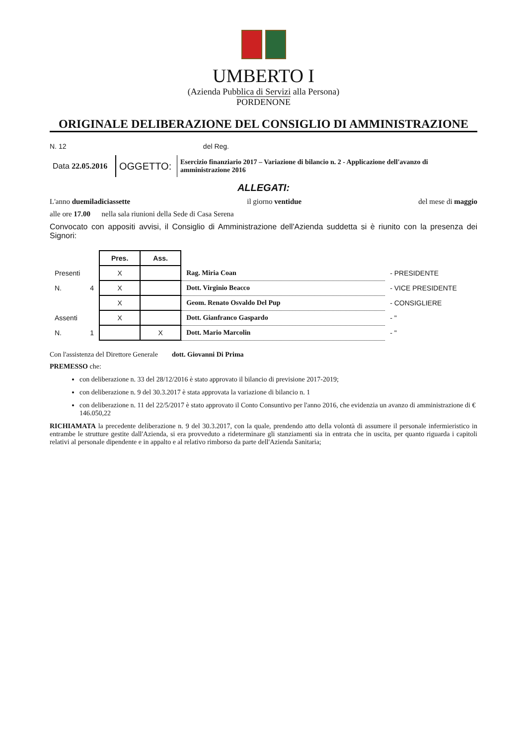UMBERTO I
(Azienda Pubblica di Servizi alla Persona)
PORDENONE
ORIGINALE DELIBERAZIONE DEL CONSIGLIO DI AMMINISTRAZIONE
N. 12 del Reg.
| Data 22.05.2016 | OGGETTO: | Esercizio finanziario 2017 – Variazione di bilancio n. 2 - Applicazione dell'avanzo di amministrazione 2016 |
ALLEGATI:
L'anno duemiladiciassette il giorno ventidue del mese di maggio
alle ore 17.00 nella sala riunioni della Sede di Casa Serena
Convocato con appositi avvisi, il Consiglio di Amministrazione dell'Azienda suddetta si è riunito con la presenza dei Signori:
| | | Pres. | Ass. | | |
| Presenti | | X | | Rag. Miria Coan | - PRESIDENTE |
| N. | 4 | X | | Dott. Virginio Beacco | - VICE PRESIDENTE |
| | | X | | Geom. Renato Osvaldo Del Pup | - CONSIGLIERE |
| Assenti | | X | | Dott. Gianfranco Gaspardo | - " |
| N. | 1 | | X | Dott. Mario Marcolin | - " |
Con l'assistenza del Direttore Generale dott. Giovanni Di Prima
PREMESSO che:
con deliberazione n. 33 del 28/12/2016 è stato approvato il bilancio di previsione 2017-2019;
con deliberazione n. 9 del 30.3.2017 è stata approvata la variazione di bilancio n. 1
con deliberazione n. 11 del 22/5/2017 è stato approvato il Conto Consuntivo per l'anno 2016, che evidenzia un avanzo di amministrazione di € 146.050,22
RICHIAMATA la precedente deliberazione n. 9 del 30.3.2017, con la quale, prendendo atto della volontà di assumere il personale infermieristico in entrambe le strutture gestite dall'Azienda, si era provveduto a rideterminare gli stanziamenti sia in entrata che in uscita, per quanto riguarda i capitoli relativi al personale dipendente e in appalto e al relativo rimborso da parte dell'Azienda Sanitaria;